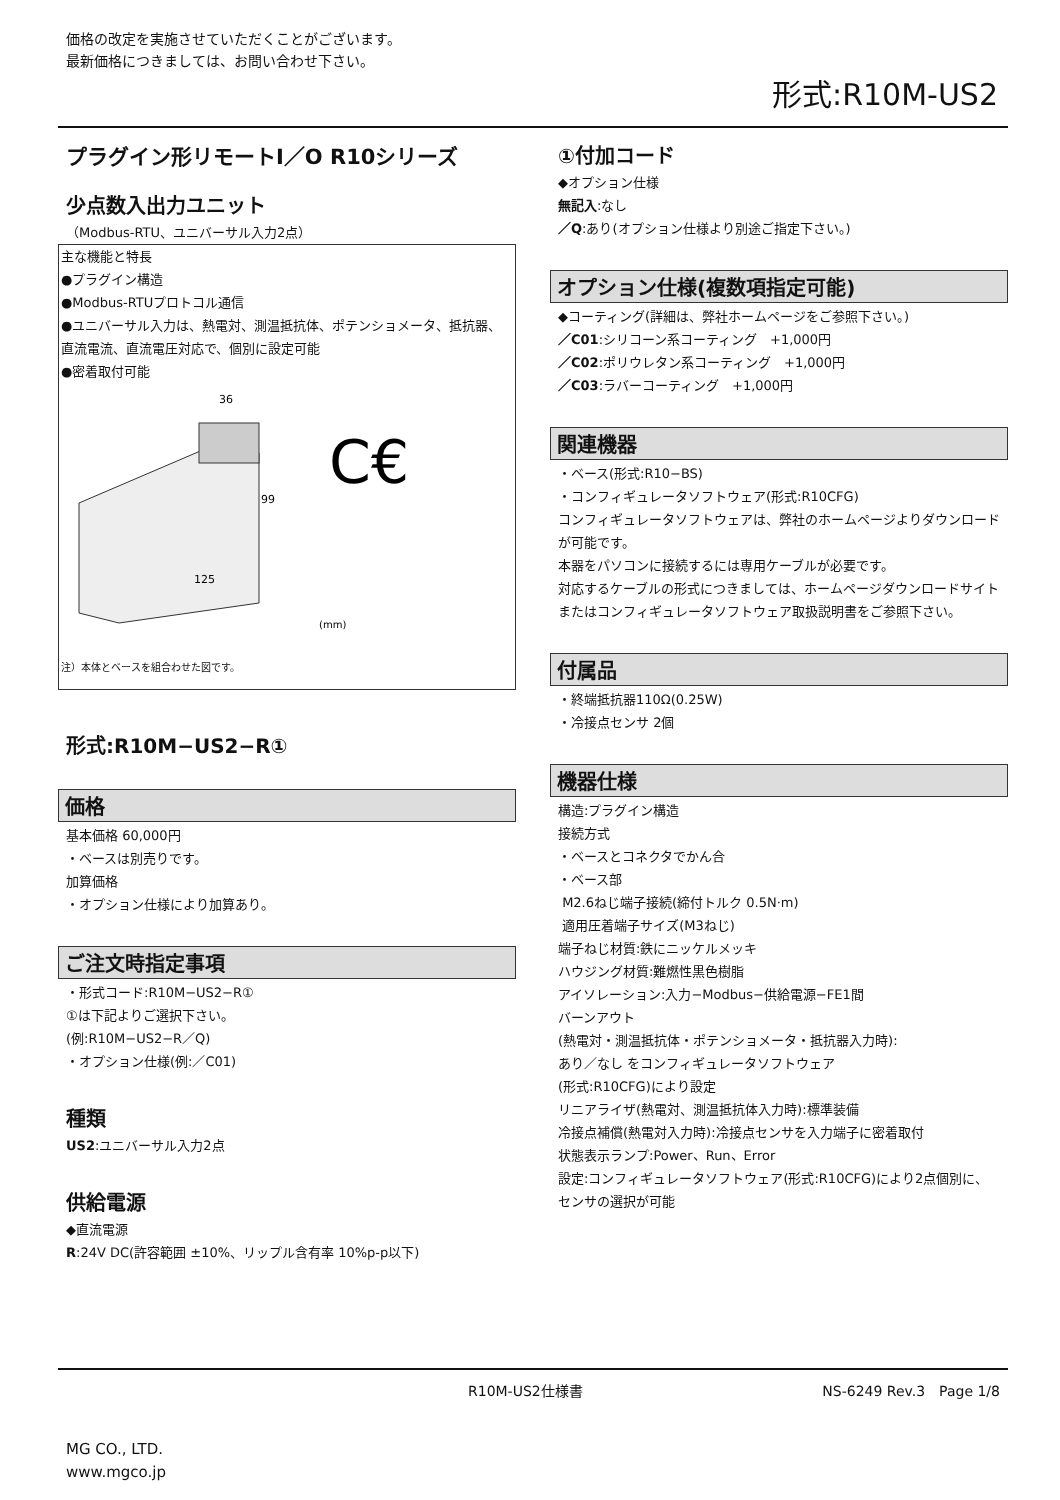価格の改定を実施させていただくことがございます。
最新価格につきましては、お問い合わせ下さい。
形式:R10M-US2
プラグイン形リモートI／O R10シリーズ
少点数入出力ユニット
（Modbus-RTU、ユニバーサル入力2点）
主な機能と特長
●プラグイン構造
●Modbus-RTUプロトコル通信
●ユニバーサル入力は、熱電対、測温抵抗体、ポテンショメータ、抵抗器、直流電流、直流電圧対応で、個別に設定可能
●密着取付可能
36
99
125
(mm)
C€
注）本体とベースを組合わせた図です。
形式:R10M−US2−R①
価格
基本価格 60,000円
・ベースは別売りです。
加算価格
・オプション仕様により加算あり。
ご注文時指定事項
・形式コード:R10M−US2−R①
①は下記よりご選択下さい。
(例:R10M−US2−R／Q)
・オプション仕様(例:／C01)
種類
US2:ユニバーサル入力2点
供給電源
◆直流電源
R:24V DC(許容範囲 ±10%、リップル含有率 10%p-p以下)
①付加コード
◆オプション仕様
無記入:なし
／Q:あり(オプション仕様より別途ご指定下さい。)
オプション仕様(複数項指定可能)
◆コーティング(詳細は、弊社ホームページをご参照下さい。)
／C01:シリコーン系コーティング　+1,000円
／C02:ポリウレタン系コーティング　+1,000円
／C03:ラバーコーティング　+1,000円
関連機器
・ベース(形式:R10−BS)
・コンフィギュレータソフトウェア(形式:R10CFG)
コンフィギュレータソフトウェアは、弊社のホームページよりダウンロードが可能です。
本器をパソコンに接続するには専用ケーブルが必要です。
対応するケーブルの形式につきましては、ホームページダウンロードサイトまたはコンフィギュレータソフトウェア取扱説明書をご参照下さい。
付属品
・終端抵抗器110Ω(0.25W)
・冷接点センサ 2個
機器仕様
構造:プラグイン構造
接続方式
・ベースとコネクタでかん合
・ベース部
M2.6ねじ端子接続(締付トルク 0.5N·m)
適用圧着端子サイズ(M3ねじ)
端子ねじ材質:鉄にニッケルメッキ
ハウジング材質:難燃性黒色樹脂
アイソレーション:入力−Modbus−供給電源−FE1間
バーンアウト
(熱電対・測温抵抗体・ポテンショメータ・抵抗器入力時):
あり／なし をコンフィギュレータソフトウェア
(形式:R10CFG)により設定
リニアライザ(熱電対、測温抵抗体入力時):標準装備
冷接点補償(熱電対入力時):冷接点センサを入力端子に密着取付
状態表示ランプ:Power、Run、Error
設定:コンフィギュレータソフトウェア(形式:R10CFG)により2点個別に、センサの選択が可能
R10M-US2仕様書 NS-6249 Rev.3　Page 1/8
MG CO., LTD.
www.mgco.jp